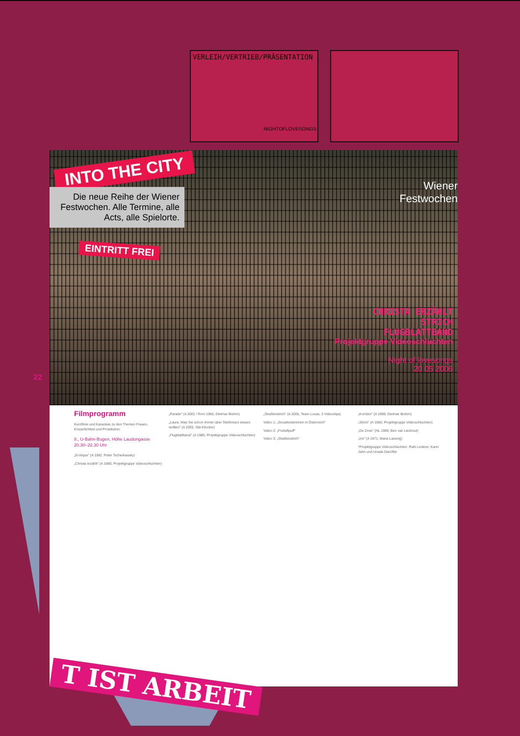VERLEIH/VERTRIEB/PRÄSENTATION
NIGHTOFLOVESONGS
INTO THE CITY
Die neue Reihe der Wiener Festwochen. Alle Termine, alle Acts, alle Spielorte.
EINTRITT FREI
Wiener
Festwochen
CHRISTA ERZÄHLT
STRICH
FLUGBLATTBAND
Projektgruppe Videoschluchten
Night of lovesongs
20 05 2006
22
Filmprogramm
Kurzfilme und Karaokas zu den Themen Frauen, Körperlichkeit und Prostitution.
8., U-Bahn-Bogen, Höhe Laudongasse 20.30–22.30 Uhr
„Erotique" (A 1982, Peter Tscherkassky)
„Christa erzählt" (A 1980, Projektgruppe Videoschluchten)
„Parade" (A 2001 / Rom 1960, Dietmar Brehm)
„Laura. Was Sie schon immer über Telefonsex wissen wollten" (A 2005, Sibi Klocker)
„Flugblattband" (A 1980, Projektgruppe Videoschluchten)
„Straßenstrich" (A 2005, Team Lucas, 3 Videoclips)
Video 1: „Sexarbeiterinnen in Österreich"
Video 2: „Freiluftpuff"
Video 3: „Straßenstrich"
„Korridor" (A 1998, Dietmar Brehm)
„Strich" (A 1980, Projektgruppe Videoschluchten)
„De Zone" (NL 1999, Ben van Lieshout)
„Iris" (A 1971, Maria Lassnig)
*Projektgruppe Videoschluchten: Ruth Lederer, Karin Jahn und Ursula Danöfler
T IST ARBEIT